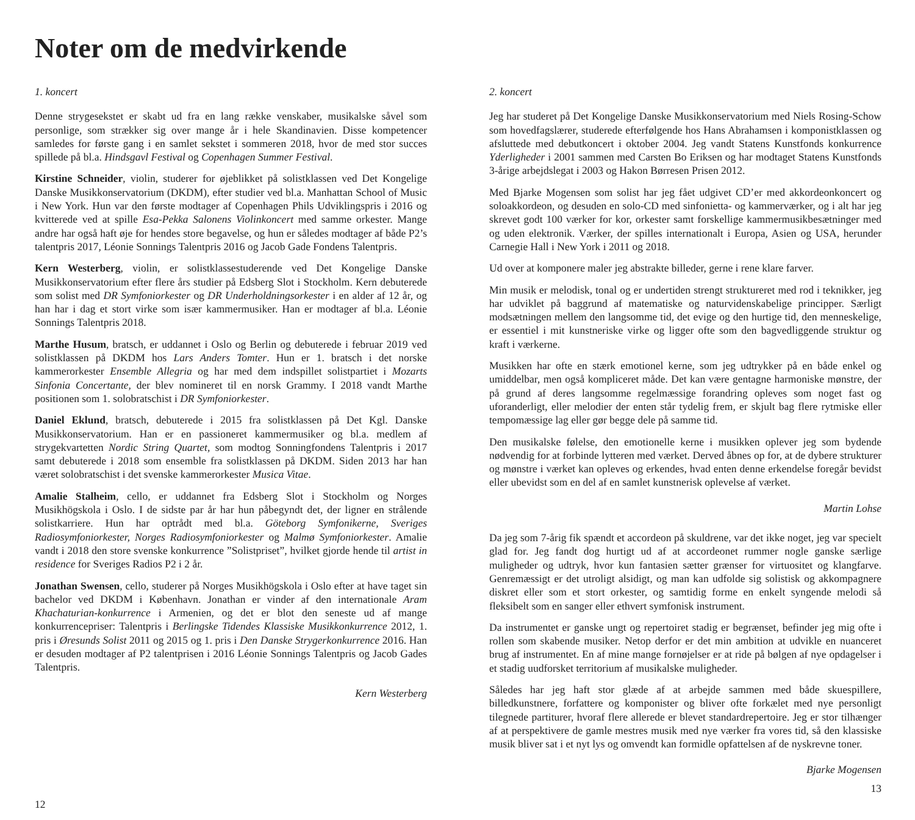Noter om de medvirkende
1. koncert
Denne strygesekstet er skabt ud fra en lang række venskaber, musikalske såvel som personlige, som strækker sig over mange år i hele Skandinavien. Disse kompetencer samledes for første gang i en samlet sekstet i sommeren 2018, hvor de med stor succes spillede på bl.a. Hindsgavl Festival og Copenhagen Summer Festival.
Kirstine Schneider, violin, studerer for øjeblikket på solistklassen ved Det Kongelige Danske Musikkonservatorium (DKDM), efter studier ved bl.a. Manhattan School of Music i New York. Hun var den første modtager af Copenhagen Phils Udviklingspris i 2016 og kvitterede ved at spille Esa-Pekka Salonens Violinkoncert med samme orkester. Mange andre har også haft øje for hendes store begavelse, og hun er således modtager af både P2’s talentpris 2017, Léonie Sonnings Talentpris 2016 og Jacob Gade Fondens Talentpris.
Kern Westerberg, violin, er solistklassestuderende ved Det Kongelige Danske Musikkonservatorium efter flere års studier på Edsberg Slot i Stockholm. Kern debuterede som solist med DR Symfoniorkester og DR Underholdningsorkester i en alder af 12 år, og han har i dag et stort virke som især kammermusiker. Han er modtager af bl.a. Léonie Sonnings Talentpris 2018.
Marthe Husum, bratsch, er uddannet i Oslo og Berlin og debuterede i februar 2019 ved solistklassen på DKDM hos Lars Anders Tomter. Hun er 1. bratsch i det norske kammerorkester Ensemble Allegria og har med dem indspillet solistpartiet i Mozarts Sinfonia Concertante, der blev nomineret til en norsk Grammy. I 2018 vandt Marthe positionen som 1. solobratschist i DR Symfoniorkester.
Daniel Eklund, bratsch, debuterede i 2015 fra solistklassen på Det Kgl. Danske Musikkonservatorium. Han er en passioneret kammermusiker og bl.a. medlem af strygekvartetten Nordic String Quartet, som modtog Sonningfondens Talentpris i 2017 samt debuterede i 2018 som ensemble fra solistklassen på DKDM. Siden 2013 har han været solobratschist i det svenske kammerorkester Musica Vitae.
Amalie Stalheim, cello, er uddannet fra Edsberg Slot i Stockholm og Norges Musikhögskola i Oslo. I de sidste par år har hun påbegyndt det, der ligner en strålende solistkarriere. Hun har optrådt med bl.a. Göteborg Symfonikerne, Sveriges Radiosymfoniorkester, Norges Radiosymfoniorkester og Malmø Symfoniorkester. Amalie vandt i 2018 den store svenske konkurrence ”Solistpriset”, hvilket gjorde hende til artist in residence for Sveriges Radios P2 i 2 år.
Jonathan Swensen, cello, studerer på Norges Musikhögskola i Oslo efter at have taget sin bachelor ved DKDM i København. Jonathan er vinder af den internationale Aram Khachaturian-konkurrence i Armenien, og det er blot den seneste ud af mange konkurrencepriser: Talentpris i Berlingske Tidendes Klassiske Musikkonkurrence 2012, 1. pris i Øresunds Solist 2011 og 2015 og 1. pris i Den Danske Strygerkonkurrence 2016. Han er desuden modtager af P2 talentprisen i 2016 Léonie Sonnings Talentpris og Jacob Gades Talentpris.
Kern Westerberg
12
2. koncert
Jeg har studeret på Det Kongelige Danske Musikkonservatorium med Niels Rosing-Schow som hovedfagslærer, studerede efterfølgende hos Hans Abrahamsen i komponistklassen og afsluttede med debutkoncert i oktober 2004. Jeg vandt Statens Kunstfonds konkurrence Yderligheder i 2001 sammen med Carsten Bo Eriksen og har modtaget Statens Kunstfonds 3-årige arbejdslegat i 2003 og Hakon Børresen Prisen 2012.
Med Bjarke Mogensen som solist har jeg fået udgivet CD’er med akkordeonkoncert og soloakkordeon, og desuden en solo-CD med sinfonietta- og kammerværker, og i alt har jeg skrevet godt 100 værker for kor, orkester samt forskellige kammermusikbesætninger med og uden elektronik. Værker, der spilles internationalt i Europa, Asien og USA, herunder Carnegie Hall i New York i 2011 og 2018.
Ud over at komponere maler jeg abstrakte billeder, gerne i rene klare farver.
Min musik er melodisk, tonal og er undertiden strengt struktureret med rod i teknikker, jeg har udviklet på baggrund af matematiske og naturvidenskabelige principper. Særligt modsætningen mellem den langsomme tid, det evige og den hurtige tid, den menneskelige, er essentiel i mit kunstneriske virke og ligger ofte som den bagvedliggende struktur og kraft i værkerne.
Musikken har ofte en stærk emotionel kerne, som jeg udtrykker på en både enkel og umiddelbar, men også kompliceret måde. Det kan være gentagne harmoniske mønstre, der på grund af deres langsomme regelmæssige forandring opleves som noget fast og uforanderligt, eller melodier der enten står tydelig frem, er skjult bag flere rytmiske eller tempomæssige lag eller gør begge dele på samme tid.
Den musikalske følelse, den emotionelle kerne i musikken oplever jeg som bydende nødvendig for at forbinde lytteren med værket. Derved åbnes op for, at de dybere strukturer og mønstre i værket kan opleves og erkendes, hvad enten denne erkendelse foregår bevidst eller ubevidst som en del af en samlet kunstnerisk oplevelse af værket.
Martin Lohse
Da jeg som 7-årig fik spændt et accordeon på skuldrene, var det ikke noget, jeg var specielt glad for. Jeg fandt dog hurtigt ud af at accordeonet rummer nogle ganske særlige muligheder og udtryk, hvor kun fantasien sætter grænser for virtuositet og klangfarve. Genremæssigt er det utroligt alsidigt, og man kan udfolde sig solistisk og akkompagnere diskret eller som et stort orkester, og samtidig forme en enkelt syngende melodi så fleksibelt som en sanger eller ethvert symfonisk instrument.
Da instrumentet er ganske ungt og repertoiret stadig er begrænset, befinder jeg mig ofte i rollen som skabende musiker. Netop derfor er det min ambition at udvikle en nuanceret brug af instrumentet. En af mine mange fornøjelser er at ride på bølgen af nye opdagelser i et stadig uudforsket territorium af musikalske muligheder.
Således har jeg haft stor glæde af at arbejde sammen med både skuespillere, billedkunstnere, forfattere og komponister og bliver ofte forkælet med nye personligt tilegnede partiturer, hvoraf flere allerede er blevet standardrepertoire. Jeg er stor tilhænger af at perspektivere de gamle mestres musik med nye værker fra vores tid, så den klassiske musik bliver sat i et nyt lys og omvendt kan formidle opfattelsen af de nyskrevne toner.
Bjarke Mogensen
13